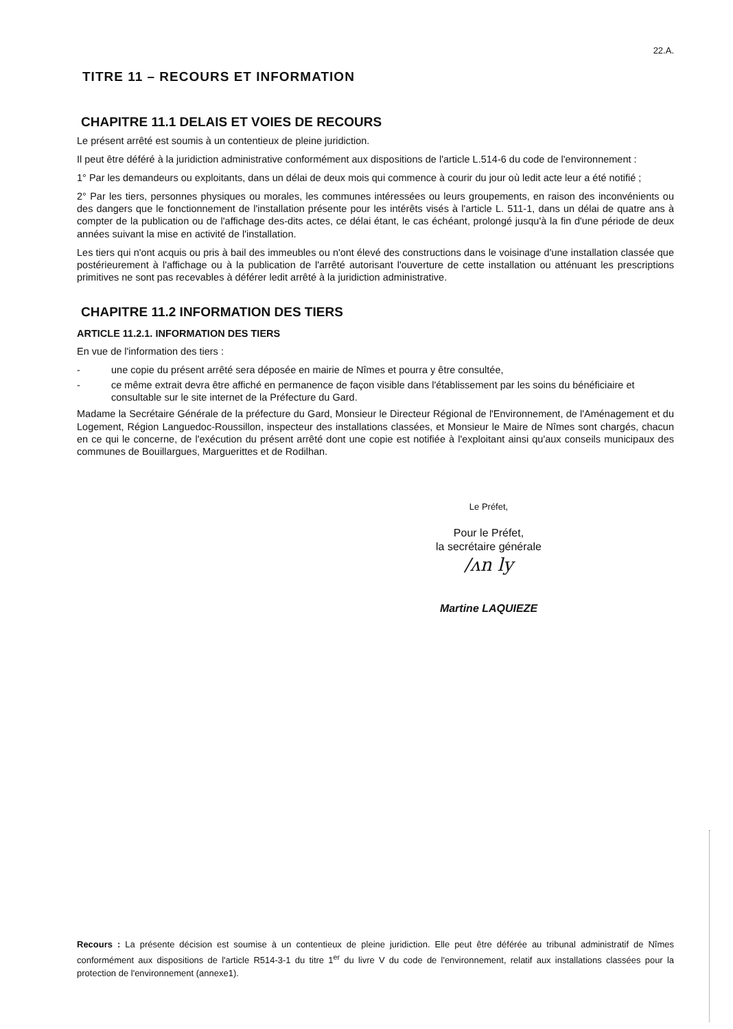22.A.
TITRE 11 – RECOURS ET INFORMATION
CHAPITRE 11.1 DELAIS ET VOIES DE RECOURS
Le présent arrêté est soumis à un contentieux de pleine juridiction.
Il peut être déféré à la juridiction administrative conformément aux dispositions de l'article L.514-6 du code de l'environnement :
1° Par les demandeurs ou exploitants, dans un délai de deux mois qui commence à courir du jour où ledit acte leur a été notifié ;
2° Par les tiers, personnes physiques ou morales, les communes intéressées ou leurs groupements, en raison des inconvénients ou des dangers que le fonctionnement de l'installation présente pour les intérêts visés à l'article L. 511-1, dans un délai de quatre ans à compter de la publication ou de l'affichage des-dits actes, ce délai étant, le cas échéant, prolongé jusqu'à la fin d'une période de deux années suivant la mise en activité de l'installation.
Les tiers qui n'ont acquis ou pris à bail des immeubles ou n'ont élevé des constructions dans le voisinage d'une installation classée que postérieurement à l'affichage ou à la publication de l'arrêté autorisant l'ouverture de cette installation ou atténuant les prescriptions primitives ne sont pas recevables à déférer ledit arrêté à la juridiction administrative.
CHAPITRE 11.2 INFORMATION DES TIERS
ARTICLE 11.2.1. INFORMATION DES TIERS
En vue de l'information des tiers :
- une copie du présent arrêté sera déposée en mairie de Nîmes et pourra y être consultée,
- ce même extrait devra être affiché en permanence de façon visible dans l'établissement par les soins du bénéficiaire et consultable sur le site internet de la Préfecture du Gard.
Madame la Secrétaire Générale de la préfecture du Gard, Monsieur le Directeur Régional de l'Environnement, de l'Aménagement et du Logement, Région Languedoc-Roussillon, inspecteur des installations classées, et Monsieur le Maire de Nîmes sont chargés, chacun en ce qui le concerne, de l'exécution du présent arrêté dont une copie est notifiée à l'exploitant ainsi qu'aux conseils municipaux des communes de Bouillargues, Marguerittes et de Rodilhan.
Le Préfet,
Pour le Préfet,
la secrétaire générale
/ᴧn ly
Martine LAQUIEZE
Recours : La présente décision est soumise à un contentieux de pleine juridiction. Elle peut être déférée au tribunal administratif de Nîmes conformément aux dispositions de l'article R514-3-1 du titre 1<sup>er</sup> du livre V du code de l'environnement, relatif aux installations classées pour la protection de l'environnement (annexe1).